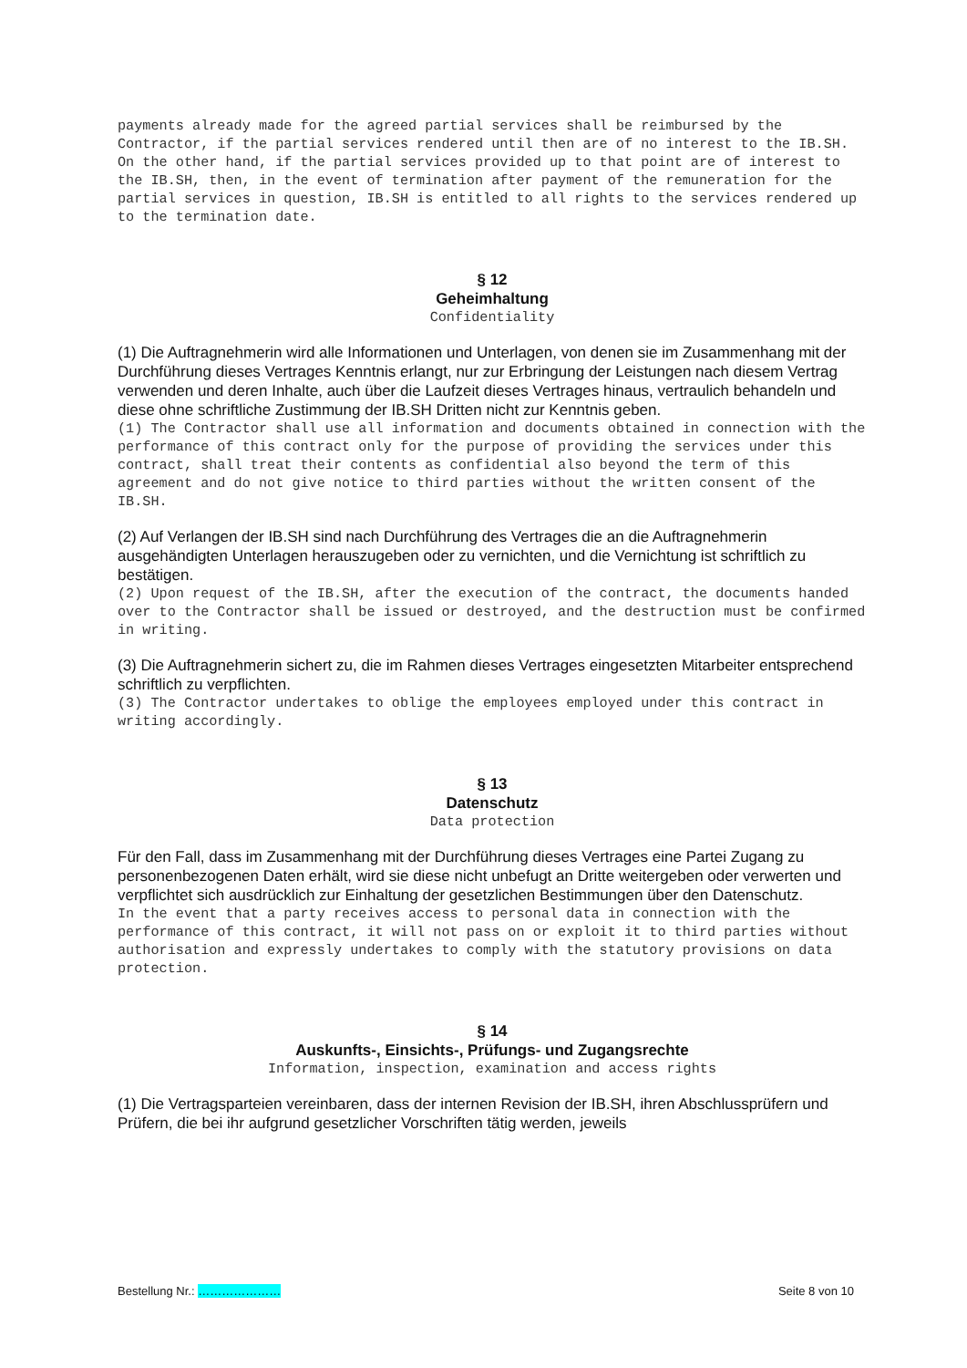payments already made for the agreed partial services shall be reimbursed by the Contractor, if the partial services rendered until then are of no interest to the IB.SH. On the other hand, if the partial services provided up to that point are of interest to the IB.SH, then, in the event of termination after payment of the remuneration for the partial services in question, IB.SH is entitled to all rights to the services rendered up to the termination date.
§ 12
Geheimhaltung
Confidentiality
(1) Die Auftragnehmerin wird alle Informationen und Unterlagen, von denen sie im Zusammenhang mit der Durchführung dieses Vertrages Kenntnis erlangt, nur zur Erbringung der Leistungen nach diesem Vertrag verwenden und deren Inhalte, auch über die Laufzeit dieses Vertrages hinaus, vertraulich behandeln und diese ohne schriftliche Zustimmung der IB.SH Dritten nicht zur Kenntnis geben.
(1) The Contractor shall use all information and documents obtained in connection with the performance of this contract only for the purpose of providing the services under this contract, shall treat their contents as confidential also beyond the term of this agreement and do not give notice to third parties without the written consent of the IB.SH.
(2) Auf Verlangen der IB.SH sind nach Durchführung des Vertrages die an die Auftragnehmerin ausgehändigten Unterlagen herauszugeben oder zu vernichten, und die Vernichtung ist schriftlich zu bestätigen.
(2) Upon request of the IB.SH, after the execution of the contract, the documents handed over to the Contractor shall be issued or destroyed, and the destruction must be confirmed in writing.
(3) Die Auftragnehmerin sichert zu, die im Rahmen dieses Vertrages eingesetzten Mitarbeiter entsprechend schriftlich zu verpflichten.
(3) The Contractor undertakes to oblige the employees employed under this contract in writing accordingly.
§ 13
Datenschutz
Data protection
Für den Fall, dass im Zusammenhang mit der Durchführung dieses Vertrages eine Partei Zugang zu personenbezogenen Daten erhält, wird sie diese nicht unbefugt an Dritte weitergeben oder verwerten und verpflichtet sich ausdrücklich zur Einhaltung der gesetzlichen Bestimmungen über den Datenschutz.
In the event that a party receives access to personal data in connection with the performance of this contract, it will not pass on or exploit it to third parties without authorisation and expressly undertakes to comply with the statutory provisions on data protection.
§ 14
Auskunfts-, Einsichts-, Prüfungs- und Zugangsrechte
Information, inspection, examination and access rights
(1) Die Vertragsparteien vereinbaren, dass der internen Revision der IB.SH, ihren Abschlussprüfern und Prüfern, die bei ihr aufgrund gesetzlicher Vorschriften tätig werden, jeweils
Bestellung Nr.: ………………… Seite 8 von 10